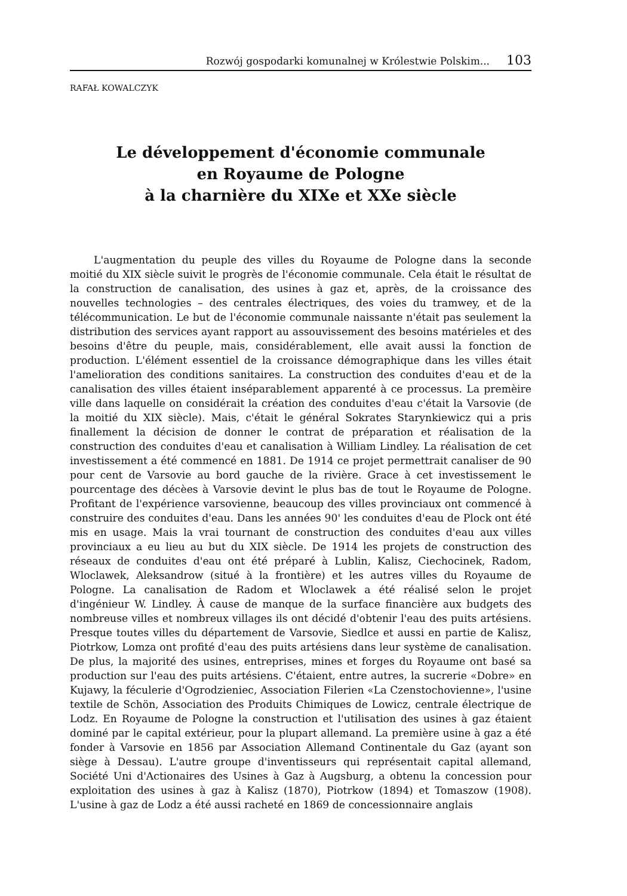Rozwój gospodarki komunalnej w Królestwie Polskim... 103
RAFAŁ KOWALCZYK
Le développement d'économie communale
en Royaume de Pologne
à la charnière du XIXe et XXe siècle
L'augmentation du peuple des villes du Royaume de Pologne dans la seconde moitié du XIX siècle suivit le progrès de l'économie communale. Cela était le résultat de la construction de canalisation, des usines à gaz et, après, de la croissance des nouvelles technologies – des centrales électriques, des voies du tramwey, et de la télécommunication. Le but de l'économie communale naissante n'était pas seulement la distribution des services ayant rapport au assouvissement des besoins matérieles et des besoins d'être du peuple, mais, considérablement, elle avait aussi la fonction de production. L'élément essentiel de la croissance démographique dans les villes était l'amelioration des conditions sanitaires. La construction des conduites d'eau et de la canalisation des villes étaient inséparablement apparenté à ce processus. La premèire ville dans laquelle on considérait la création des conduites d'eau c'était la Varsovie (de la moitié du XIX siècle). Mais, c'était le général Sokrates Starynkiewicz qui a pris finallement la décision de donner le contrat de préparation et réalisation de la construction des conduites d'eau et canalisation à William Lindley. La réali­sation de cet investissement a été commencé en 1881. De 1914 ce projet permettrait canaliser de 90 pour cent de Varsovie au bord gauche de la rivière. Grace à cet investissement le pourcentage des décèes à Varsovie devint le plus bas de tout le Royaume de Pologne. Profitant de l'expérience varsovienne, beaucoup des villes provinciaux ont commencé à construire des conduites d'eau. Dans les années 90' les conduites d'eau de Plock ont été mis en usage. Mais la vrai tournant de construction des conduites d'eau aux villes provinciaux a eu lieu au but du XIX siècle. De 1914 les projets de construction des réseaux de conduites d'eau ont été préparé à Lublin, Kalisz, Ciechocinek, Radom, Wloclawek, Aleksandrow (situé à la frontière) et les autres villes du Royaume de Pologne. La canalisation de Radom et Wloclawek a été réalisé selon le projet d'ingénieur W. Lindley. À cause de manque de la surface financière aux budgets des nombreuse villes et nombreux villages ils ont décidé d'obtenir l'eau des puits artésiens. Presque toutes villes du département de Varsovie, Siedlce et aussi en partie de Kalisz, Piotrkow, Lomza ont profité d'eau des puits artésiens dans leur système de canalisation. De plus, la majorité des usines, entreprises, mines et forges du Royaume ont basé sa production sur l'eau des puits artésiens. C'étaient, entre autres, la sucrerie «Dobre» en Kujawy, la féculerie d'Ogrodzieniec, Association Filerien «La Czenstochovienne», l'usine textile de Schön, Association des Produits Chimiques de Lowicz, centrale électrique de Lodz. En Royaume de Pologne la construction et l'utilisation des usines à gaz étaient dominé par le capital extérieur, pour la plupart allemand. La première usine à gaz a été fonder à Varsovie en 1856 par Association Allemand Continentale du Gaz (ayant son siège à Dessau). L'autre groupe d'inventisseurs qui représentait capital allemand, Société Uni d'Actionaires des Usines à Gaz à Augsburg, a obtenu la concession pour exploitation des usines à gaz à Kalisz (1870), Piotrkow (1894) et Tomaszow (1908). L'usine à gaz de Lodz a été aussi racheté en 1869 de concessionnaire anglais